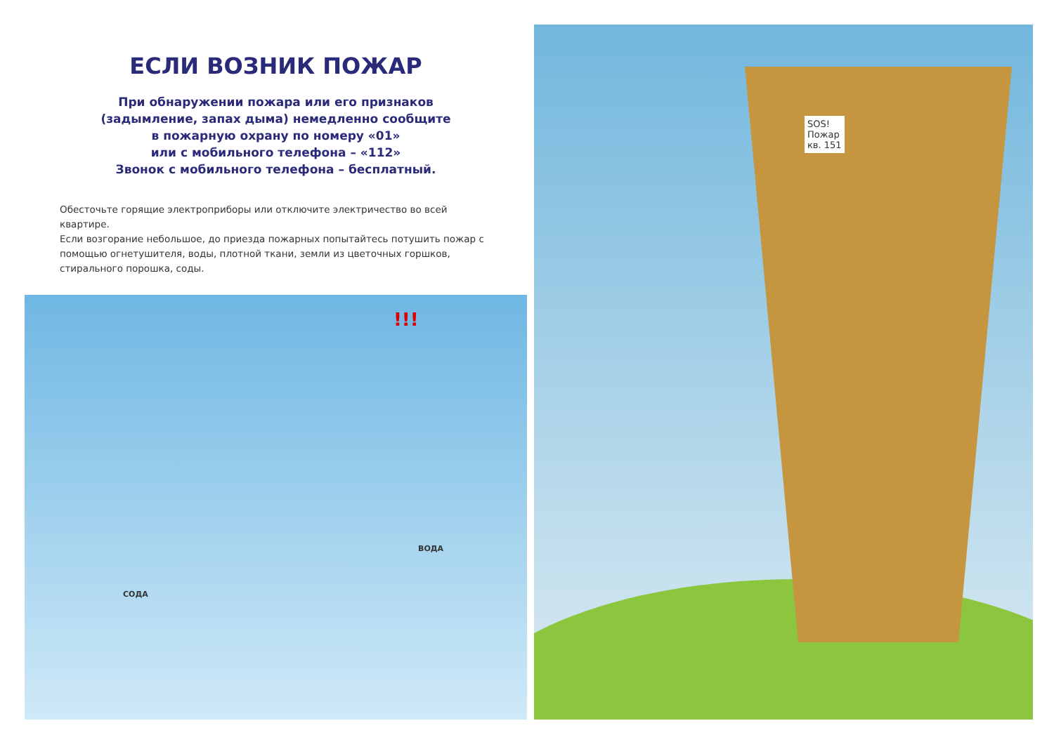ЕСЛИ ВОЗНИК ПОЖАР
При обнаружении пожара или его признаков
(задымление, запах дыма) немедленно сообщите
в пожарную охрану по номеру «01»
или с мобильного телефона – «112»
Звонок с мобильного телефона – бесплатный.
Обесточьте горящие электроприборы или отключите электричество во всей квартире.
Если возгорание небольшое, до приезда пожарных попытайтесь потушить пожар с помощью огнетушителя, воды, плотной ткани, земли из цветочных горшков, стирального порошка, соды.
!!!
ВОДА
СОДА
SOS!
Пожар
кв. 151